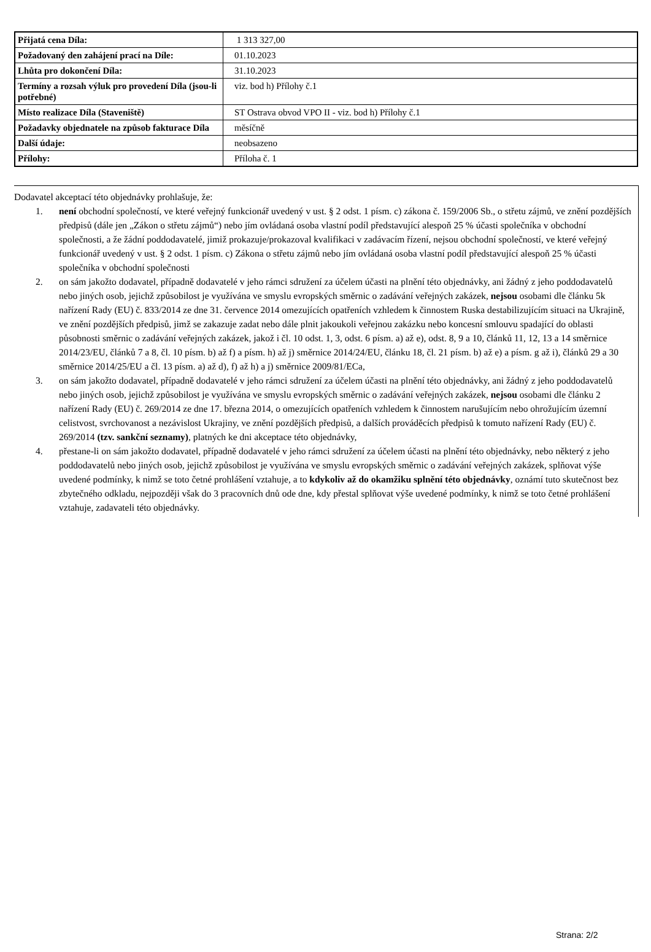| Přijatá cena Díla: | 1 313 327,00 |
| Požadovaný den zahájení prací na Díle: | 01.10.2023 |
| Lhůta pro dokončení Díla: | 31.10.2023 |
| Termíny a rozsah výluk pro provedení Díla (jsou-li potřebné) | viz. bod h) Přílohy č.1 |
| Místo realizace Díla (Staveniště) | ST Ostrava obvod VPO II - viz. bod h) Přílohy č.1 |
| Požadavky objednatele na způsob fakturace Díla | měsíčně |
| Další údaje: | neobsazeno |
| Přílohy: | Příloha č. 1 |
Dodavatel akceptací této objednávky prohlašuje, že:
1. není obchodní společností, ve které veřejný funkcionář uvedený v ust. § 2 odst. 1 písm. c) zákona č. 159/2006 Sb., o střetu zájmů, ve znění pozdějších předpisů (dále jen „Zákon o střetu zájmů“) nebo jím ovládaná osoba vlastní podíl představující alespoň 25 % účasti společníka v obchodní společnosti, a že žádní poddodavatelé, jimiž prokazuje/prokazoval kvalifikaci v zadávacím řízení, nejsou obchodní společností, ve které veřejný funkcionář uvedený v ust. § 2 odst. 1 písm. c) Zákona o střetu zájmů nebo jím ovládaná osoba vlastní podíl představující alespoň 25 % účasti společníka v obchodní společnosti
2. on sám jakožto dodavatel, případně dodavatelé v jeho rámci sdružení za účelem účasti na plnění této objednávky, ani žádný z jeho poddodavatelů nebo jiných osob, jejichž způsobilost je využívána ve smyslu evropských směrnic o zadávání veřejných zakázek, nejsou osobami dle článku 5k nařízení Rady (EU) č. 833/2014 ze dne 31. července 2014 omezujících opatřeních vzhledem k činnostem Ruska destabilizujícím situaci na Ukrajině, ve znění pozdějších předpisů, jimž se zakazuje zadat nebo dále plnit jakoukoli veřejnou zakázku nebo koncesní smlouvu spadající do oblasti působnosti směrnic o zadávání veřejných zakázek, jakož i čl. 10 odst. 1, 3, odst. 6 písm. a) až e), odst. 8, 9 a 10, článků 11, 12, 13 a 14 směrnice 2014/23/EU, článků 7 a 8, čl. 10 písm. b) až f) a písm. h) až j) směrnice 2014/24/EU, článku 18, čl. 21 písm. b) až e) a písm. g až i), článků 29 a 30 směrnice 2014/25/EU a čl. 13 písm. a) až d), f) až h) a j) směrnice 2009/81/ECa,
3. on sám jakožto dodavatel, případně dodavatelé v jeho rámci sdružení za účelem účasti na plnění této objednávky, ani žádný z jeho poddodavatelů nebo jiných osob, jejichž způsobilost je využívána ve smyslu evropských směrnic o zadávání veřejných zakázek, nejsou osobami dle článku 2 nařízení Rady (EU) č. 269/2014 ze dne 17. března 2014, o omezujících opatřeních vzhledem k činnostem narušujícím nebo ohrožujícím územní celistvost, svrchovanost a nezávislost Ukrajiny, ve znění pozdějších předpisů, a dalších prováděcích předpisů k tomuto nařízení Rady (EU) č. 269/2014 (tzv. sankční seznamy), platných ke dni akceptace této objednávky,
4. přestane-li on sám jakožto dodavatel, případně dodavatelé v jeho rámci sdružení za účelem účasti na plnění této objednávky, nebo některý z jeho poddodavatelů nebo jiných osob, jejichž způsobilost je využívána ve smyslu evropských směrnic o zadávání veřejných zakázek, splňovat výše uvedené podmínky, k nimž se toto četné prohlášení vztahuje, a to kdykoliv až do okamžiku splnění této objednávky, oznámí tuto skutečnost bez zbytečného odkladu, nejpozději však do 3 pracovních dnů ode dne, kdy přestal splňovat výše uvedené podmínky, k nimž se toto četné prohlášení vztahuje, zadavateli této objednávky.
Strana: 2/2